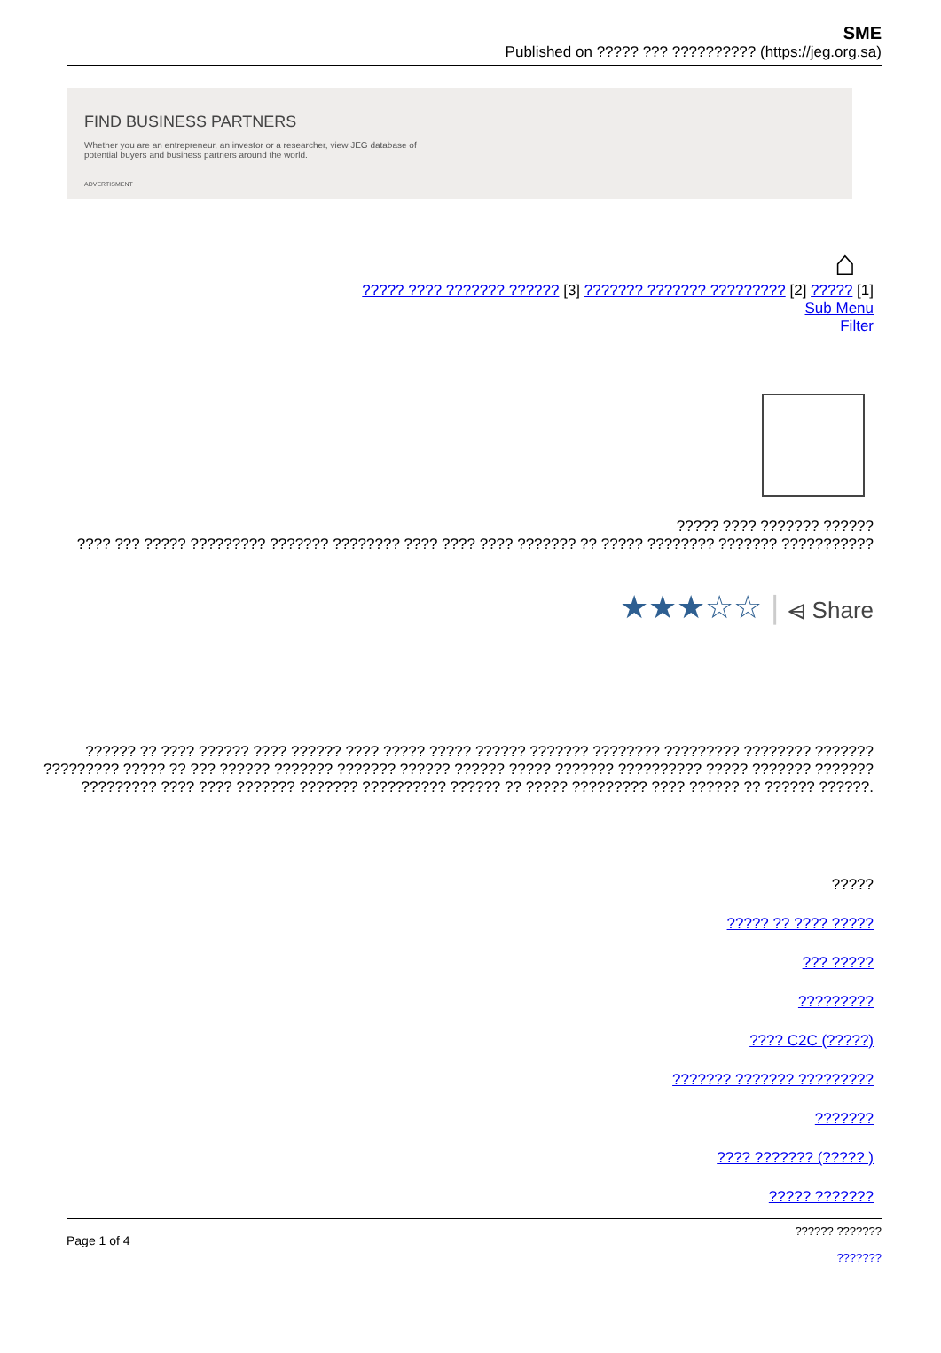SME
Published on ????? ??? ?????????? (https://jeg.org.sa)
FIND BUSINESS PARTNERS
Whether you are an entrepreneur, an investor or a researcher, view JEG database of
potential buyers and business partners around the world.
ADVERTISMENT
⌂
????? ???? ??????? ?????? [3] ??????? ??????? ????????? [2] ????? [1]
Sub Menu
Filter
????? ???? ??????? ??????
???? ??? ????? ????????? ??????? ???????? ???? ???? ???? ??????? ?? ????? ???????? ??????? ???????????
★★★☆☆ | ⩤ Share
?????? ?? ???? ?????? ???? ?????? ???? ????? ????? ?????? ??????? ???????? ????????? ???????? ??????? ????????? ????? ?? ??? ?????? ??????? ??????? ?????? ?????? ????? ??????? ?????????? ????? ??????? ??????? ????????? ???? ???? ??????? ??????? ?????????? ?????? ?? ????? ????????? ???? ?????? ?? ?????? ??????.
?????
????? ?? ???? ?????
??? ?????
?????????
???? C2C (?????)
??????? ??????? ?????????
???????
???? ??????? (????? )
????? ???????
Page 1 of 4?????? ???????
???????